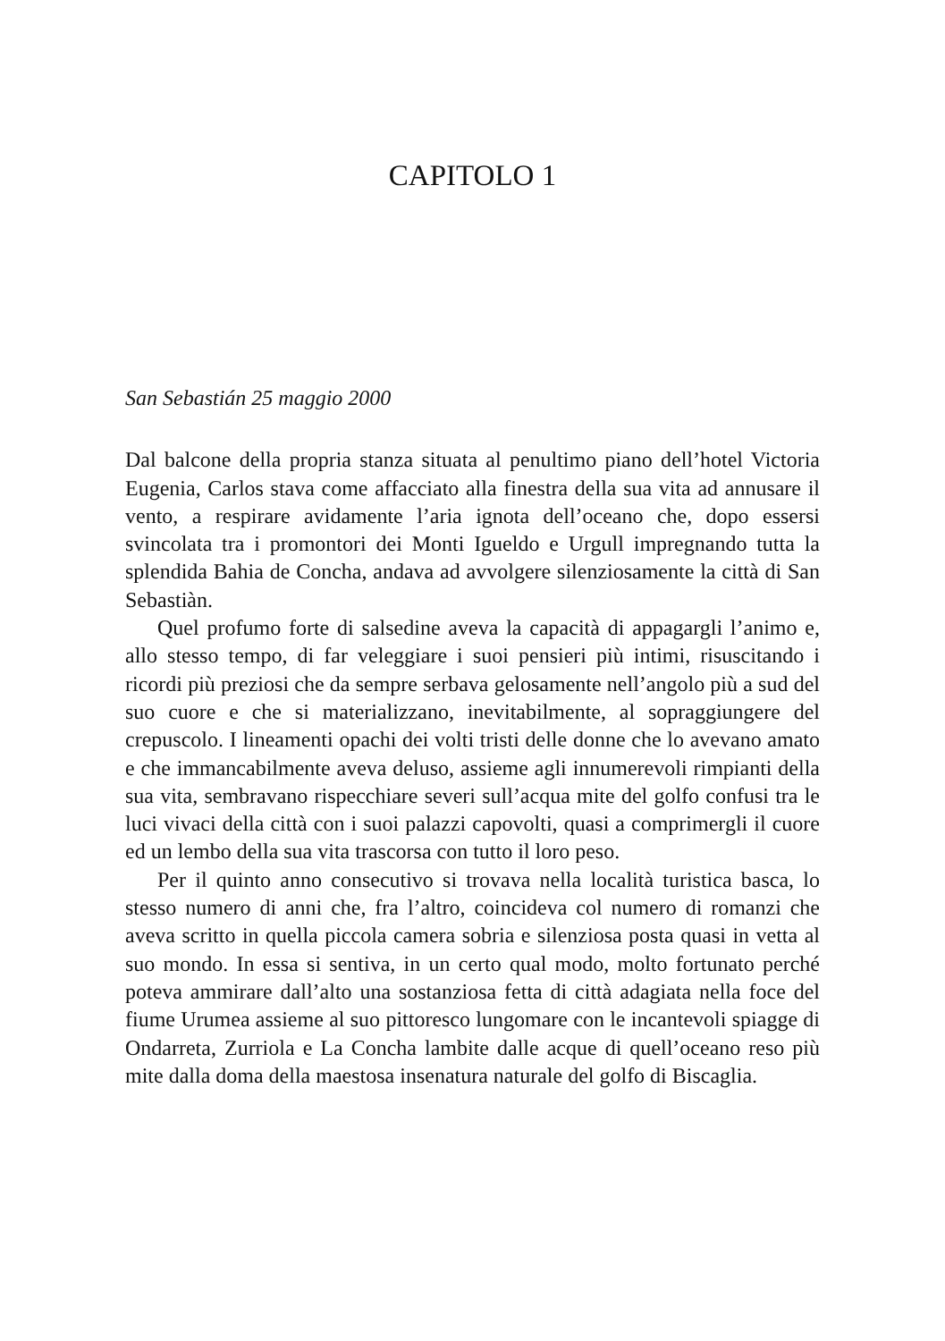CAPITOLO 1
San Sebastián 25 maggio 2000
Dal balcone della propria stanza situata al penultimo piano dell’hotel Victoria Eugenia, Carlos stava come affacciato alla finestra della sua vita ad annusare il vento, a respirare avidamente l’aria ignota dell’oceano che, dopo essersi svincolata tra i promontori dei Monti Igueldo e Urgull impregnando tutta la splendida Bahia de Concha, andava ad avvolgere silenziosamente la città di San Sebastiàn.
Quel profumo forte di salsedine aveva la capacità di appagargli l’animo e, allo stesso tempo, di far veleggiare i suoi pensieri più intimi, risuscitando i ricordi più preziosi che da sempre serbava gelosamente nell’angolo più a sud del suo cuore e che si materializzano, inevitabilmente, al sopraggiungere del crepuscolo. I lineamenti opachi dei volti tristi delle donne che lo avevano amato e che immancabilmente aveva deluso, assieme agli innumerevoli rimpianti della sua vita, sembravano rispecchiare severi sull’acqua mite del golfo confusi tra le luci vivaci della città con i suoi palazzi capovolti, quasi a comprimergli il cuore ed un lembo della sua vita trascorsa con tutto il loro peso.
Per il quinto anno consecutivo si trovava nella località turistica basca, lo stesso numero di anni che, fra l’altro, coincideva col numero di romanzi che aveva scritto in quella piccola camera sobria e silenziosa posta quasi in vetta al suo mondo. In essa si sentiva, in un certo qual modo, molto fortunato perché poteva ammirare dall’alto una sostanziosa fetta di città adagiata nella foce del fiume Urumea assieme al suo pittoresco lungomare con le incantevoli spiagge di Ondarreta, Zurriola e La Concha lambite dalle acque di quell’oceano reso più mite dalla doma della maestosa insenatura naturale del golfo di Biscaglia.